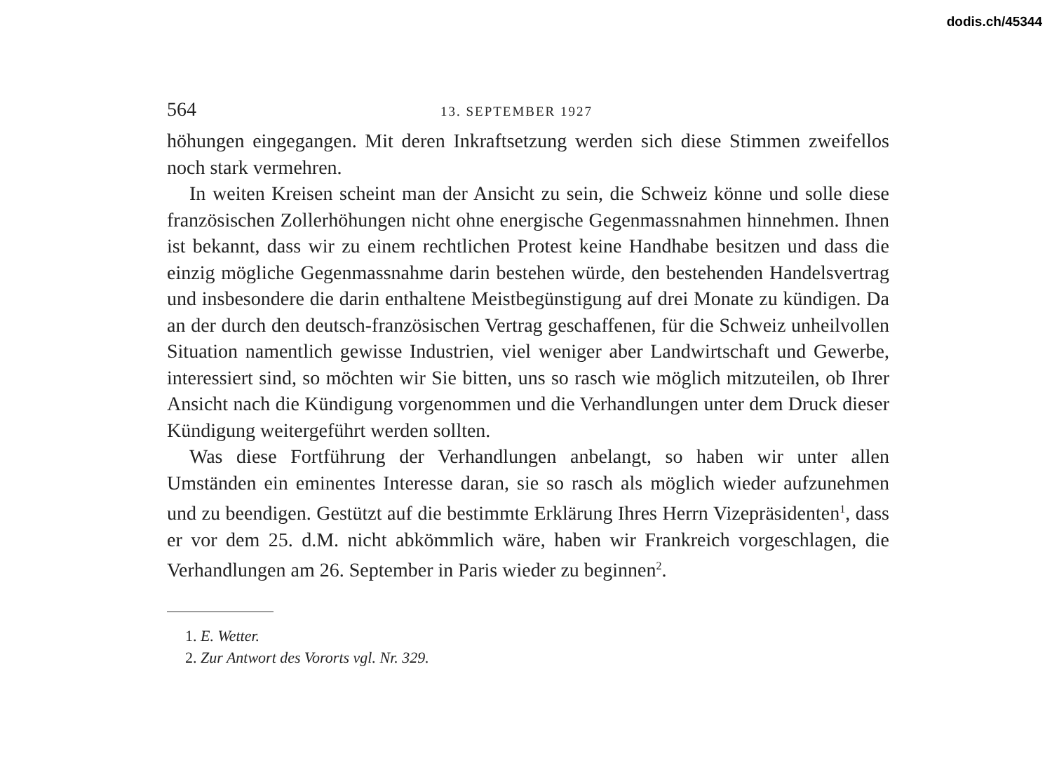dodis.ch/45344
564 13. SEPTEMBER 1927
höhungen eingegangen. Mit deren Inkraftsetzung werden sich diese Stimmen zweifellos noch stark vermehren.
In weiten Kreisen scheint man der Ansicht zu sein, die Schweiz könne und solle diese französischen Zollerhöhungen nicht ohne energische Gegenmassnahmen hinnehmen. Ihnen ist bekannt, dass wir zu einem rechtlichen Protest keine Handhabe besitzen und dass die einzig mögliche Gegenmassnahme darin bestehen würde, den bestehenden Handelsvertrag und insbesondere die darin enthaltene Meistbegünstigung auf drei Monate zu kündigen. Da an der durch den deutsch-französischen Vertrag geschaffenen, für die Schweiz unheilvollen Situation namentlich gewisse Industrien, viel weniger aber Landwirtschaft und Gewerbe, interessiert sind, so möchten wir Sie bitten, uns so rasch wie möglich mitzuteilen, ob Ihrer Ansicht nach die Kündigung vorgenommen und die Verhandlungen unter dem Druck dieser Kündigung weitergeführt werden sollten.
Was diese Fortführung der Verhandlungen anbelangt, so haben wir unter allen Umständen ein eminentes Interesse daran, sie so rasch als möglich wieder aufzunehmen und zu beendigen. Gestützt auf die bestimmte Erklärung Ihres Herrn Vizepräsidenten<sup>1</sup>, dass er vor dem 25. d.M. nicht abkömmlich wäre, haben wir Frankreich vorgeschlagen, die Verhandlungen am 26. September in Paris wieder zu beginnen<sup>2</sup>.
1. E. Wetter.
2. Zur Antwort des Vororts vgl. Nr. 329.